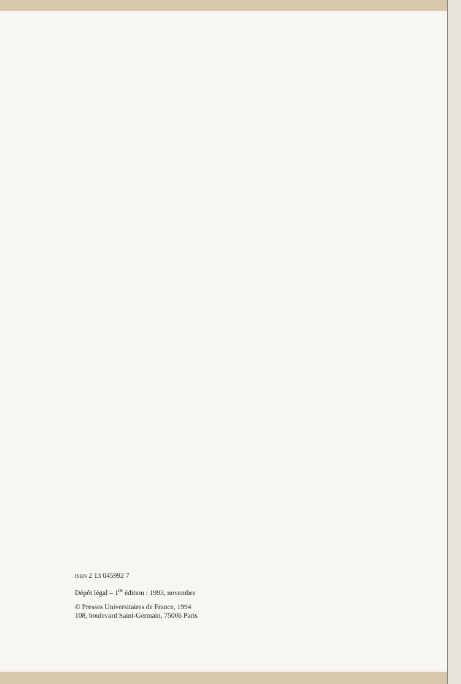ISBN 2 13 045992 7
Dépôt légal – 1<sup>re</sup> édition : 1993, novembre
© Presses Universitaires de France, 1994
108, boulevard Saint-Germain, 75006 Paris